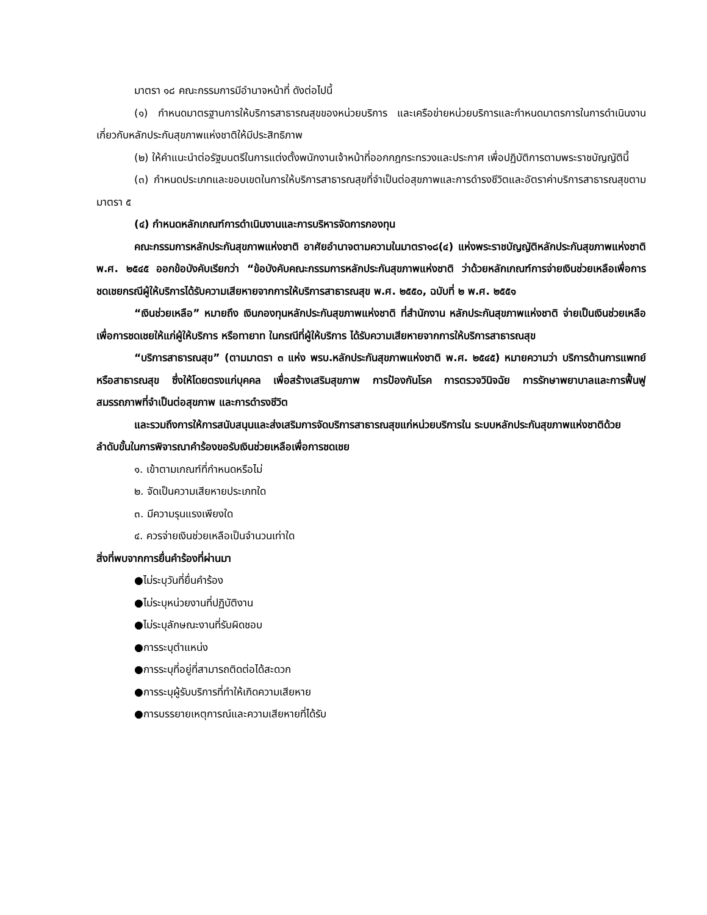มาตรา ๑๘ คณะกรรมการมีอำนาจหน้าที่ ดังต่อไปนี้
(๑) กำหนดมาตรฐานการให้บริการสาธารณสุขของหน่วยบริการ และเครือข่ายหน่วยบริการและกำหนดมาตรการในการดำเนินงานเกี่ยวกับหลักประกันสุขภาพแห่งชาติให้มีประสิทธิภาพ
(๒) ให้คำแนะนำต่อรัฐมนตรีในการแต่งตั้งพนักงานเจ้าหน้าที่ออกกฎกระทรวงและประกาศ เพื่อปฏิบัติการตามพระราชบัญญัตินี้
(๓) กำหนดประเภทและขอบเขตในการให้บริการสาธารณสุขที่จำเป็นต่อสุขภาพและการดำรงชีวิตและอัตราค่าบริการสาธารณสุขตามมาตรา ๕
(๔) กำหนดหลักเกณฑ์การดำเนินงานและการบริหารจัดการกองทุน
คณะกรรมการหลักประกันสุขภาพแห่งชาติ อาศัยอำนาจตามความในมาตรา๑๘(๔) แห่งพระราชบัญญัติหลักประกันสุขภาพแห่งชาติ พ.ศ. ๒๕๔๕ ออกข้อบังคับเรียกว่า “ข้อบังคับคณะกรรมการหลักประกันสุขภาพแห่งชาติ ว่าด้วยหลักเกณฑ์การจ่ายเงินช่วยเหลือเพื่อการชดเชยกรณีผู้ให้บริการได้รับความเสียหายจากการให้บริการสาธารณสุข พ.ศ. ๒๕๕๐, ฉบับที่ ๒ พ.ศ. ๒๕๕๑
“เงินช่วยเหลือ” หมายถึง เงินกองทุนหลักประกันสุขภาพแห่งชาติ ที่สำนักงาน หลักประกันสุขภาพแห่งชาติ จ่ายเป็นเงินช่วยเหลือเพื่อการชดเชยให้แก่ผู้ให้บริการ หรือทายาท ในกรณีที่ผู้ให้บริการ ได้รับความเสียหายจากการให้บริการสาธารณสุข
“บริการสาธารณสุข” (ตามมาตรา ๓ แห่ง พรบ.หลักประกันสุขภาพแห่งชาติ พ.ศ. ๒๕๔๕) หมายความว่า บริการด้านการแพทย์หรือสาธารณสุข ซึ่งให้โดยตรงแก่บุคคล เพื่อสร้างเสริมสุขภาพ การป้องกันโรค การตรวจวินิจฉัย การรักษาพยาบาลและการฟื้นฟูสมรรถภาพที่จำเป็นต่อสุขภาพ และการดำรงชีวิต
และรวมถึงการให้การสนับสนุนและส่งเสริมการจัดบริการสาธารณสุขแก่หน่วยบริการใน ระบบหลักประกันสุขภาพแห่งชาติด้วย
ลำดับขั้นในการพิจารณาคำร้องขอรับเงินช่วยเหลือเพื่อการชดเชย
๑. เข้าตามเกณฑ์ที่กำหนดหรือไม่
๒. จัดเป็นความเสียหายประเภทใด
๓. มีความรุนแรงเพียงใด
๔. ควรจ่ายเงินช่วยเหลือเป็นจำนวนเท่าใด
สิ่งที่พบจากการยื่นคำร้องที่ผ่านมา
●ไม่ระบุวันที่ยื่นคำร้อง
●ไม่ระบุหน่วยงานที่ปฏิบัติงาน
●ไม่ระบุลักษณะงานที่รับผิดชอบ
●การระบุตำแหน่ง
●การระบุที่อยู่ที่สามารถติดต่อได้สะดวก
●การระบุผู้รับบริการที่ทำให้เกิดความเสียหาย
●การบรรยายเหตุการณ์และความเสียหายที่ได้รับ